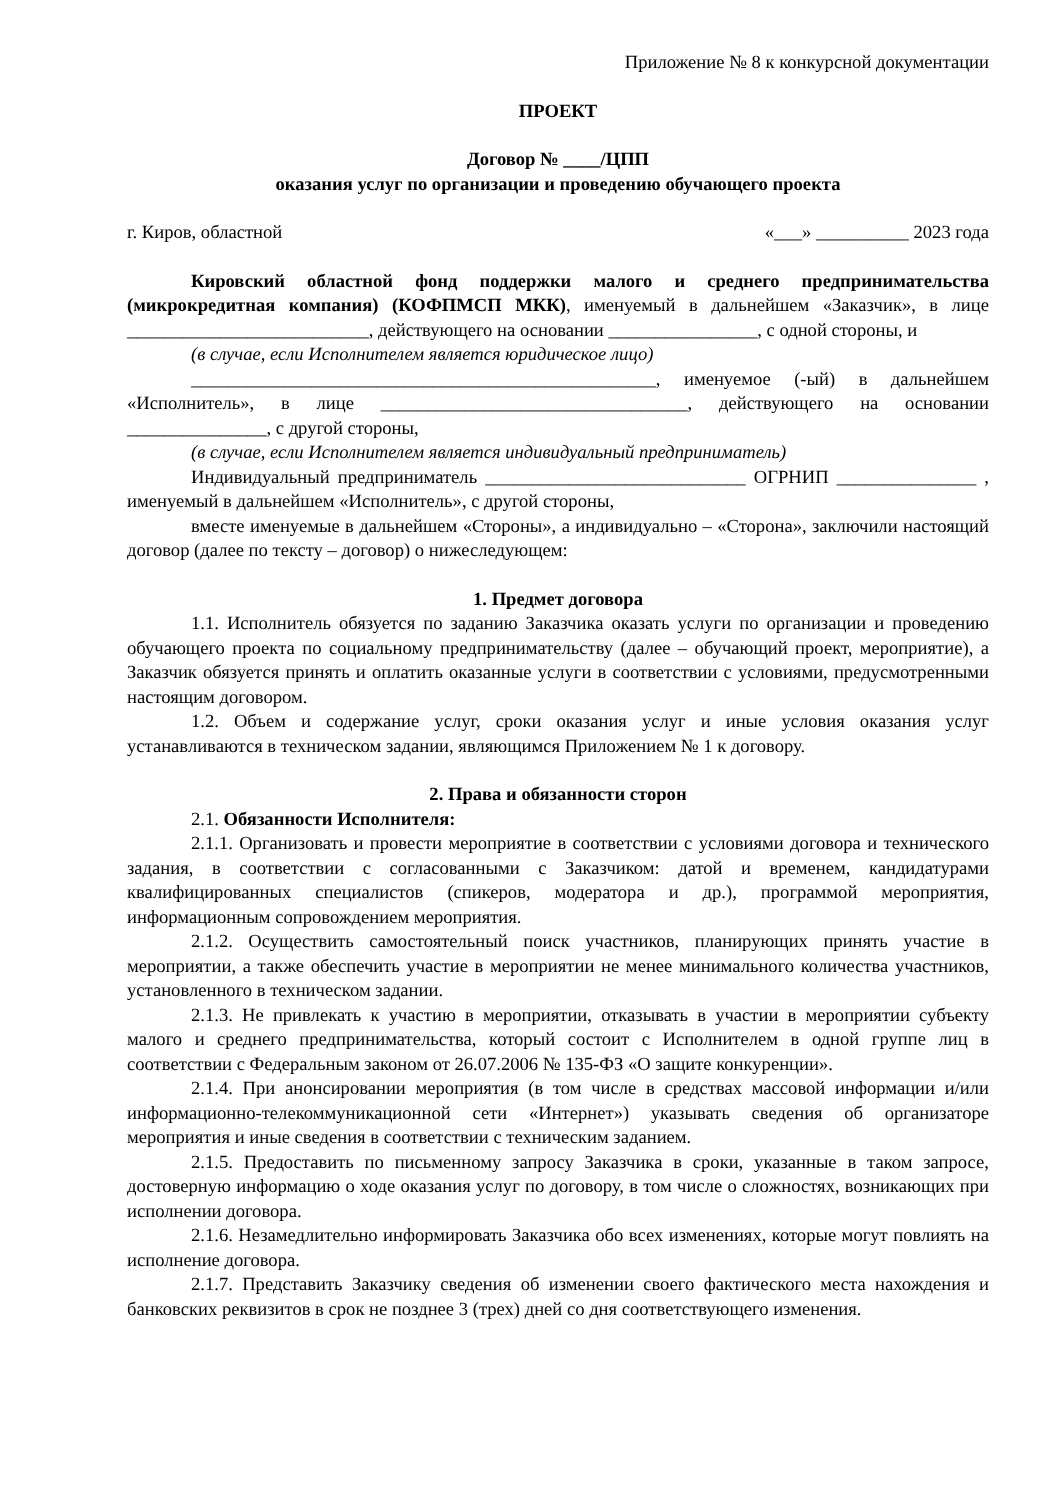Приложение № 8 к конкурсной документации
ПРОЕКТ
Договор № ____/ЦПП
оказания услуг по организации и проведению обучающего проекта
г. Киров, областной «___» __________ 2023 года
Кировский областной фонд поддержки малого и среднего предпринимательства (микрокредитная компания) (КОФПМСП МКК), именуемый в дальнейшем «Заказчик», в лице __________________________, действующего на основании ________________, с одной стороны, и
(в случае, если Исполнителем является юридическое лицо)
__________________________________________________, именуемое (-ый) в дальнейшем «Исполнитель», в лице _________________________________, действующего на основании _______________, с другой стороны,
(в случае, если Исполнителем является индивидуальный предприниматель)
Индивидуальный предприниматель ____________________________ ОГРНИП _______________ , именуемый в дальнейшем «Исполнитель», с другой стороны,
вместе именуемые в дальнейшем «Стороны», а индивидуально – «Сторона», заключили настоящий договор (далее по тексту – договор) о нижеследующем:
1. Предмет договора
1.1. Исполнитель обязуется по заданию Заказчика оказать услуги по организации и проведению обучающего проекта по социальному предпринимательству (далее – обучающий проект, мероприятие), а Заказчик обязуется принять и оплатить оказанные услуги в соответствии с условиями, предусмотренными настоящим договором.
1.2. Объем и содержание услуг, сроки оказания услуг и иные условия оказания услуг устанавливаются в техническом задании, являющимся Приложением № 1 к договору.
2. Права и обязанности сторон
2.1. Обязанности Исполнителя:
2.1.1. Организовать и провести мероприятие в соответствии с условиями договора и технического задания, в соответствии с согласованными с Заказчиком: датой и временем, кандидатурами квалифицированных специалистов (спикеров, модератора и др.), программой мероприятия, информационным сопровождением мероприятия.
2.1.2. Осуществить самостоятельный поиск участников, планирующих принять участие в мероприятии, а также обеспечить участие в мероприятии не менее минимального количества участников, установленного в техническом задании.
2.1.3. Не привлекать к участию в мероприятии, отказывать в участии в мероприятии субъекту малого и среднего предпринимательства, который состоит с Исполнителем в одной группе лиц в соответствии с Федеральным законом от 26.07.2006 № 135-ФЗ «О защите конкуренции».
2.1.4. При анонсировании мероприятия (в том числе в средствах массовой информации и/или информационно-телекоммуникационной сети «Интернет») указывать сведения об организаторе мероприятия и иные сведения в соответствии с техническим заданием.
2.1.5. Предоставить по письменному запросу Заказчика в сроки, указанные в таком запросе, достоверную информацию о ходе оказания услуг по договору, в том числе о сложностях, возникающих при исполнении договора.
2.1.6. Незамедлительно информировать Заказчика обо всех изменениях, которые могут повлиять на исполнение договора.
2.1.7. Представить Заказчику сведения об изменении своего фактического места нахождения и банковских реквизитов в срок не позднее 3 (трех) дней со дня соответствующего изменения.